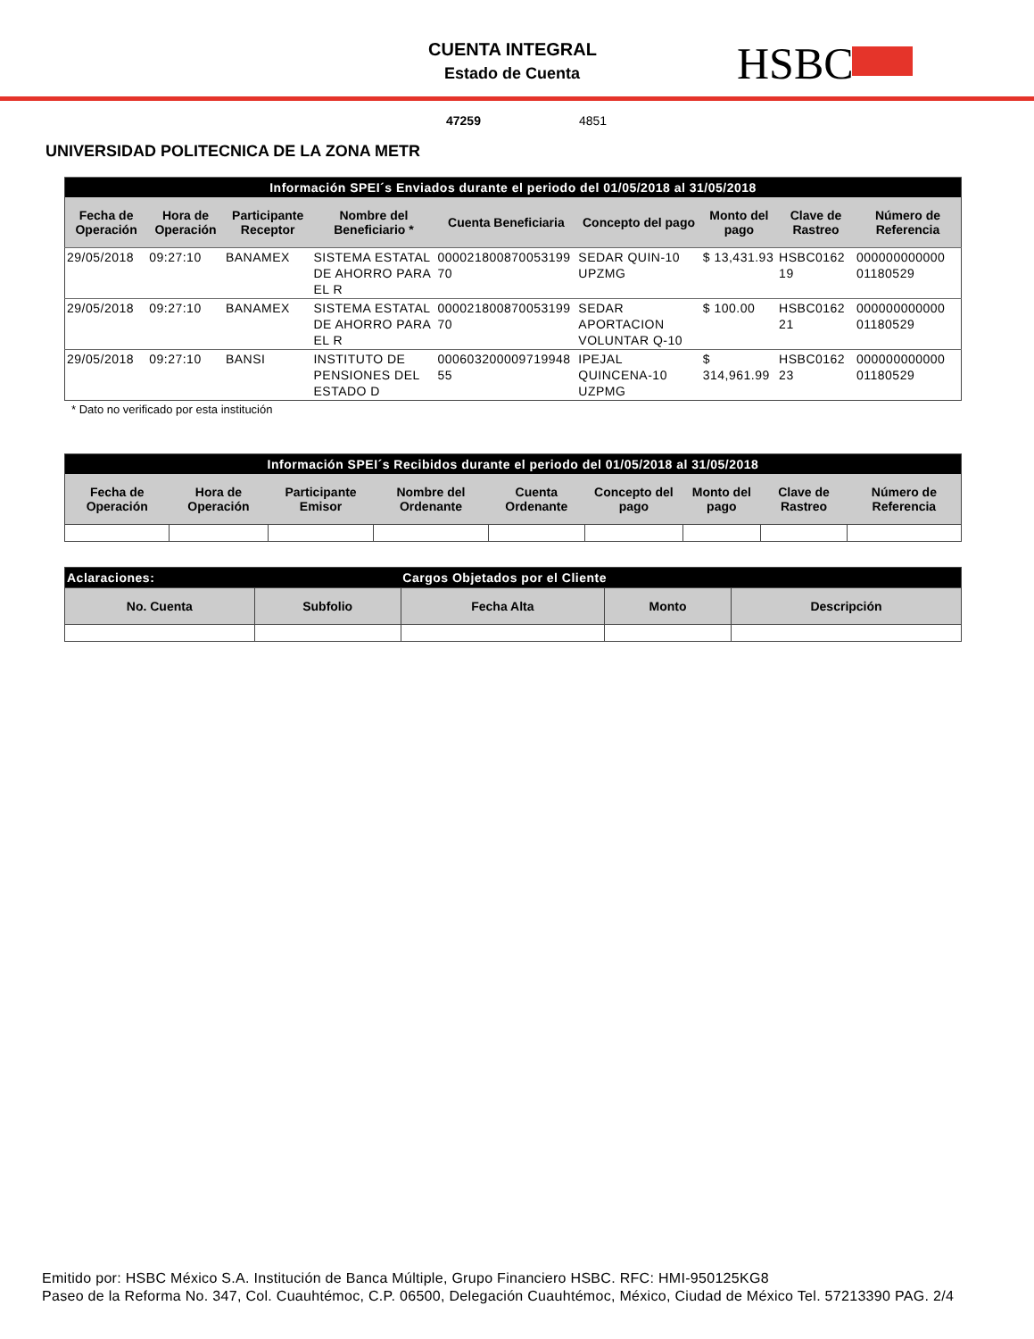CUENTA INTEGRAL
Estado de Cuenta HSBC
47259 4851
UNIVERSIDAD POLITECNICA DE LA ZONA METR
| Información SPEI´s Enviados durante el periodo del 01/05/2018 al 31/05/2018 | | | | | | | | |
| Fecha de Operación | Hora de Operación | Participante Receptor | Nombre del Beneficiario * | Cuenta Beneficiaria | Concepto del pago | Monto del pago | Clave de Rastreo | Número de Referencia |
| 29/05/2018 | 09:27:10 | BANAMEX | SISTEMA ESTATAL DE AHORRO PARA EL R | 000021800870053199 70 | SEDAR QUIN-10 UPZMG | $ 13,431.93 | HSBC0162 19 | 000000000000 01180529 |
| 29/05/2018 | 09:27:10 | BANAMEX | SISTEMA ESTATAL DE AHORRO PARA EL R | 000021800870053199 70 | SEDAR APORTACION VOLUNTAR Q-10 | $ 100.00 | HSBC0162 21 | 000000000000 01180529 |
| 29/05/2018 | 09:27:10 | BANSI | INSTITUTO DE PENSIONES DEL ESTADO D | 000603200009719948 55 | IPEJAL QUINCENA-10 UZPMG | $ 314,961.99 | HSBC0162 23 | 000000000000 01180529 |
* Dato no verificado por esta institución
| Información SPEI´s Recibidos durante el periodo del 01/05/2018 al 31/05/2018 | | | | | | | | |
| Fecha de Operación | Hora de Operación | Participante Emisor | Nombre del Ordenante | Cuenta Ordenante | Concepto del pago | Monto del pago | Clave de Rastreo | Número de Referencia |
| Aclaraciones: | | Cargos Objetados por el Cliente | | |
| No. Cuenta | Subfolio | Fecha Alta | Monto | Descripción |
Emitido por: HSBC México S.A. Institución de Banca Múltiple, Grupo Financiero HSBC. RFC: HMI-950125KG8
Paseo de la Reforma No. 347, Col. Cuauhtémoc, C.P. 06500, Delegación Cuauhtémoc, México, Ciudad de México Tel. 57213390 PAG. 2/4